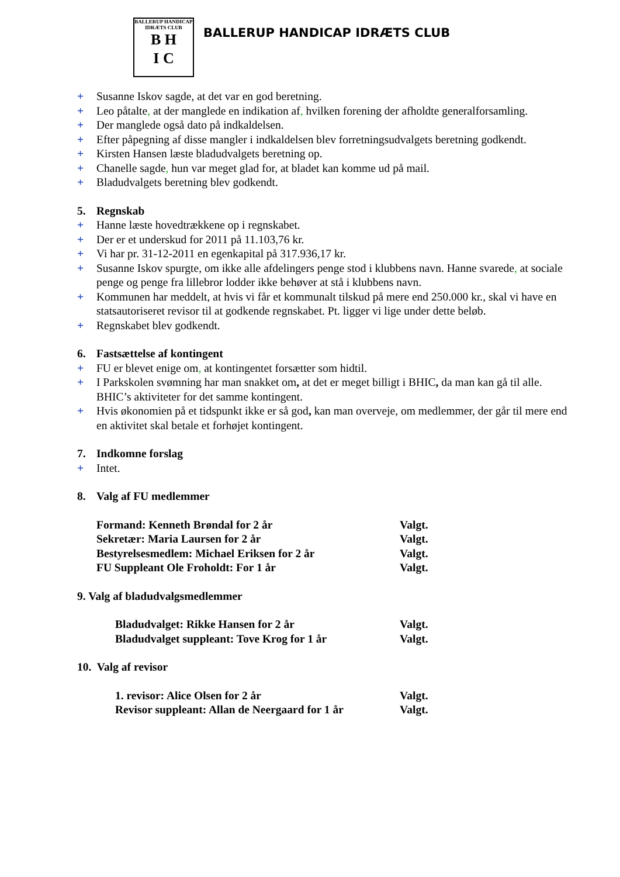BALLERUP HANDICAP IDRÆTS CLUB
B H
I C
BALLERUP HANDICAP IDRÆTS CLUB
+ Susanne Iskov sagde, at det var en god beretning.
+ Leo påtalte, at der manglede en indikation af, hvilken forening der afholdte generalforsamling.
+ Der manglede også dato på indkaldelsen.
+ Efter påpegning af disse mangler i indkaldelsen blev forretningsudvalgets beretning godkendt.
+ Kirsten Hansen læste bladudvalgets beretning op.
+ Chanelle sagde, hun var meget glad for, at bladet kan komme ud på mail.
+ Bladudvalgets beretning blev godkendt.
5. Regnskab
+ Hanne læste hovedtrækkene op i regnskabet.
+ Der er et underskud for 2011 på 11.103,76 kr.
+ Vi har pr. 31-12-2011 en egenkapital på 317.936,17 kr.
+ Susanne Iskov spurgte, om ikke alle afdelingers penge stod i klubbens navn. Hanne svarede, at sociale penge og penge fra lillebror lodder ikke behøver at stå i klubbens navn.
+ Kommunen har meddelt, at hvis vi får et kommunalt tilskud på mere end 250.000 kr., skal vi have en statsautoriseret revisor til at godkende regnskabet. Pt. ligger vi lige under dette beløb.
+ Regnskabet blev godkendt.
6. Fastsættelse af kontingent
+ FU er blevet enige om, at kontingentet forsætter som hidtil.
+ I Parkskolen svømning har man snakket om, at det er meget billigt i BHIC, da man kan gå til alle. BHIC’s aktiviteter for det samme kontingent.
+ Hvis økonomien på et tidspunkt ikke er så god, kan man overveje, om medlemmer, der går til mere end en aktivitet skal betale et forhøjet kontingent.
7. Indkomne forslag
+ Intet.
8. Valg af FU medlemmer
Formand: Kenneth Brøndal for 2 år Valgt.
Sekretær: Maria Laursen for 2 år Valgt.
Bestyrelsesmedlem: Michael Eriksen for 2 år Valgt.
FU Suppleant Ole Froholdt: For 1 år Valgt.
9. Valg af bladudvalgsmedlemmer
Bladudvalget: Rikke Hansen for 2 år Valgt.
Bladudvalget suppleant: Tove Krog for 1 år Valgt.
10. Valg af revisor
1. revisor: Alice Olsen for 2 år Valgt.
Revisor suppleant: Allan de Neergaard for 1 år Valgt.